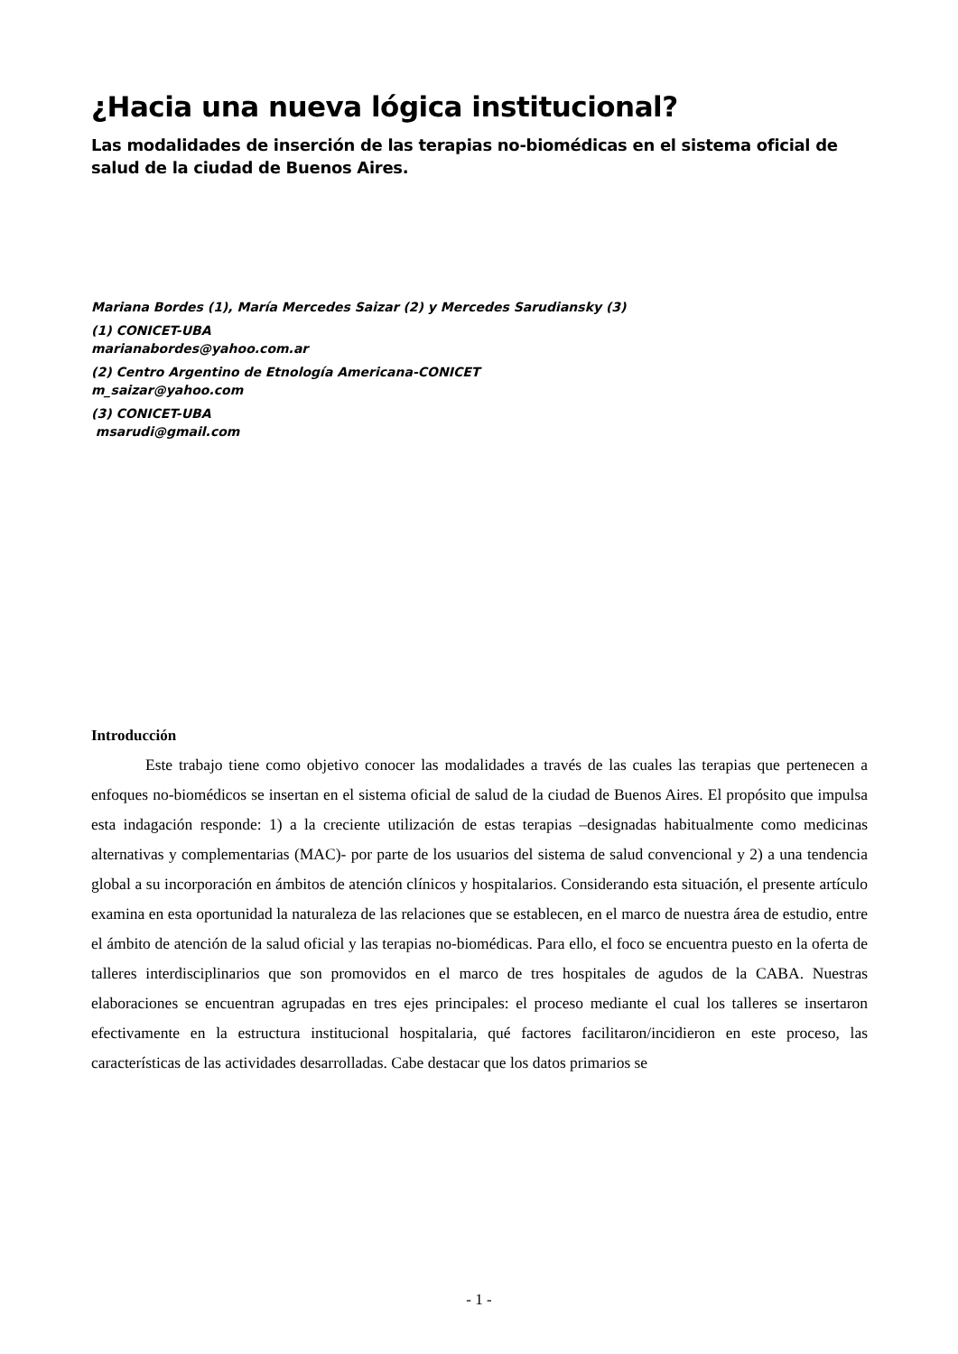¿Hacia una nueva lógica institucional?
Las modalidades de inserción de las terapias no-biomédicas en el sistema oficial de salud de la ciudad de Buenos Aires.
Mariana Bordes (1), María Mercedes Saizar (2) y Mercedes Sarudiansky (3)
(1) CONICET-UBA
marianabordes@yahoo.com.ar
(2) Centro Argentino de Etnología Americana-CONICET
m_saizar@yahoo.com
(3) CONICET-UBA
msarudi@gmail.com
Introducción
Este trabajo tiene como objetivo conocer las modalidades a través de las cuales las terapias que pertenecen a enfoques no-biomédicos se insertan en el sistema oficial de salud de la ciudad de Buenos Aires. El propósito que impulsa esta indagación responde: 1) a la creciente utilización de estas terapias –designadas habitualmente como medicinas alternativas y complementarias (MAC)- por parte de los usuarios del sistema de salud convencional y 2) a una tendencia global a su incorporación en ámbitos de atención clínicos y hospitalarios. Considerando esta situación, el presente artículo examina en esta oportunidad la naturaleza de las relaciones que se establecen, en el marco de nuestra área de estudio, entre el ámbito de atención de la salud oficial y las terapias no-biomédicas. Para ello, el foco se encuentra puesto en la oferta de talleres interdisciplinarios que son promovidos en el marco de tres hospitales de agudos de la CABA. Nuestras elaboraciones se encuentran agrupadas en tres ejes principales: el proceso mediante el cual los talleres se insertaron efectivamente en la estructura institucional hospitalaria, qué factores facilitaron/incidieron en este proceso, las características de las actividades desarrolladas. Cabe destacar que los datos primarios se
- 1 -